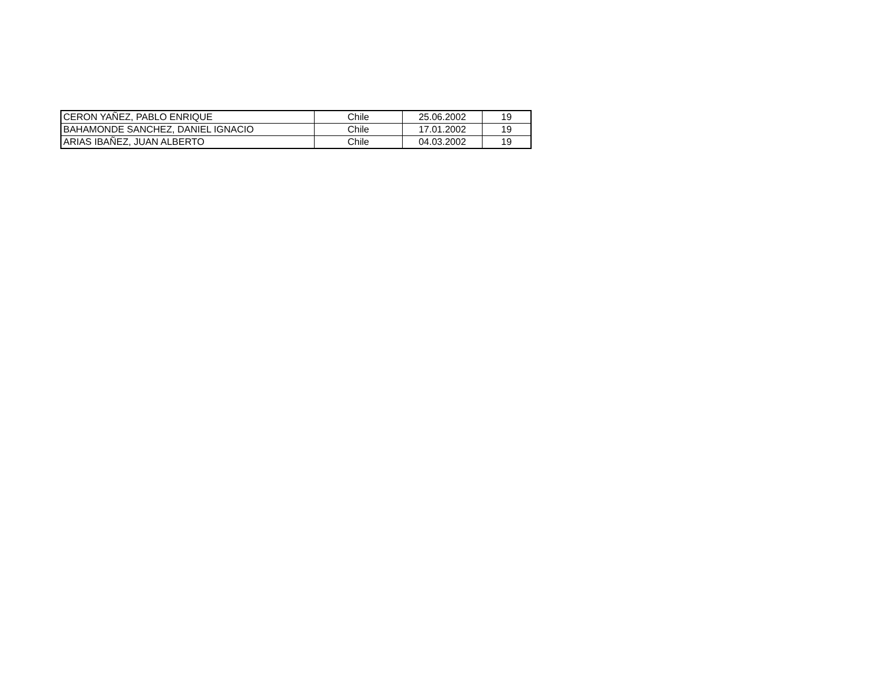| CERON YAÑEZ, PABLO ENRIQUE | Chile | 25.06.2002 | 19 |
| BAHAMONDE SANCHEZ, DANIEL IGNACIO | Chile | 17.01.2002 | 19 |
| ARIAS IBAÑEZ, JUAN ALBERTO | Chile | 04.03.2002 | 19 |